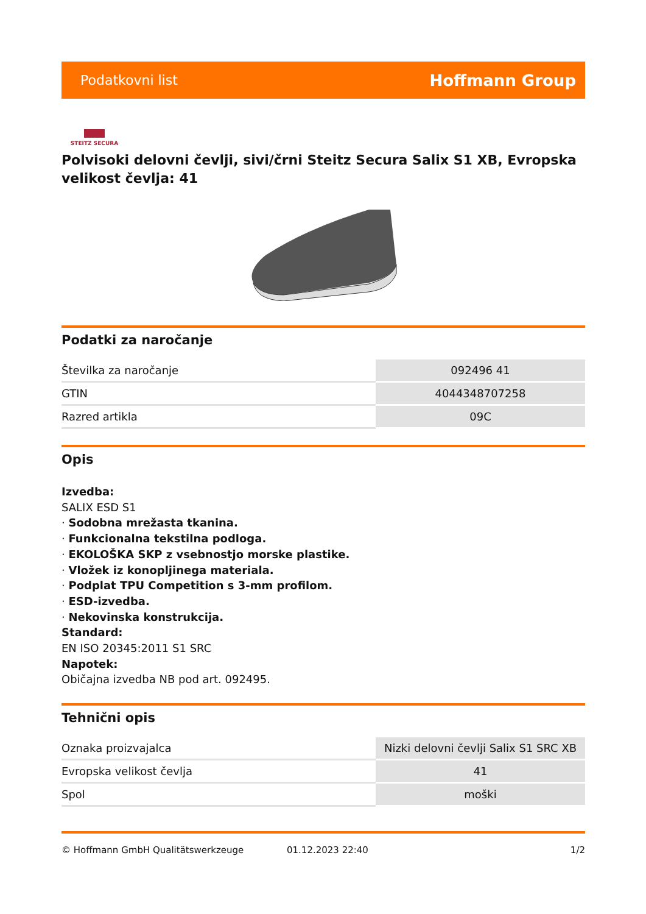Podatkovni list Hoffmann Group
STEITZ SECURA
Polvisoki delovni čevlji, sivi/črni Steitz Secura Salix S1 XB, Evropska velikost čevlja: 41
Podatki za naročanje
| Številka za naročanje | 092496 41 |
| GTIN | 4044348707258 |
| Razred artikla | 09C |
Opis
Izvedba:
SALIX ESD S1
· Sodobna mrežasta tkanina.
· Funkcionalna tekstilna podloga.
· EKOLOŠKA SKP z vsebnostjo morske plastike.
· Vložek iz konopljinega materiala.
· Podplat TPU Competition s 3-mm profilom.
· ESD-izvedba.
· Nekovinska konstrukcija.
Standard:
EN ISO 20345:2011 S1 SRC
Napotek:
Običajna izvedba NB pod art. 092495.
Tehnični opis
| Oznaka proizvajalca | Nizki delovni čevlji Salix S1 SRC XB |
| Evropska velikost čevlja | 41 |
| Spol | moški |
© Hoffmann GmbH Qualitätswerkzeuge 01.12.2023 22:40 1/2